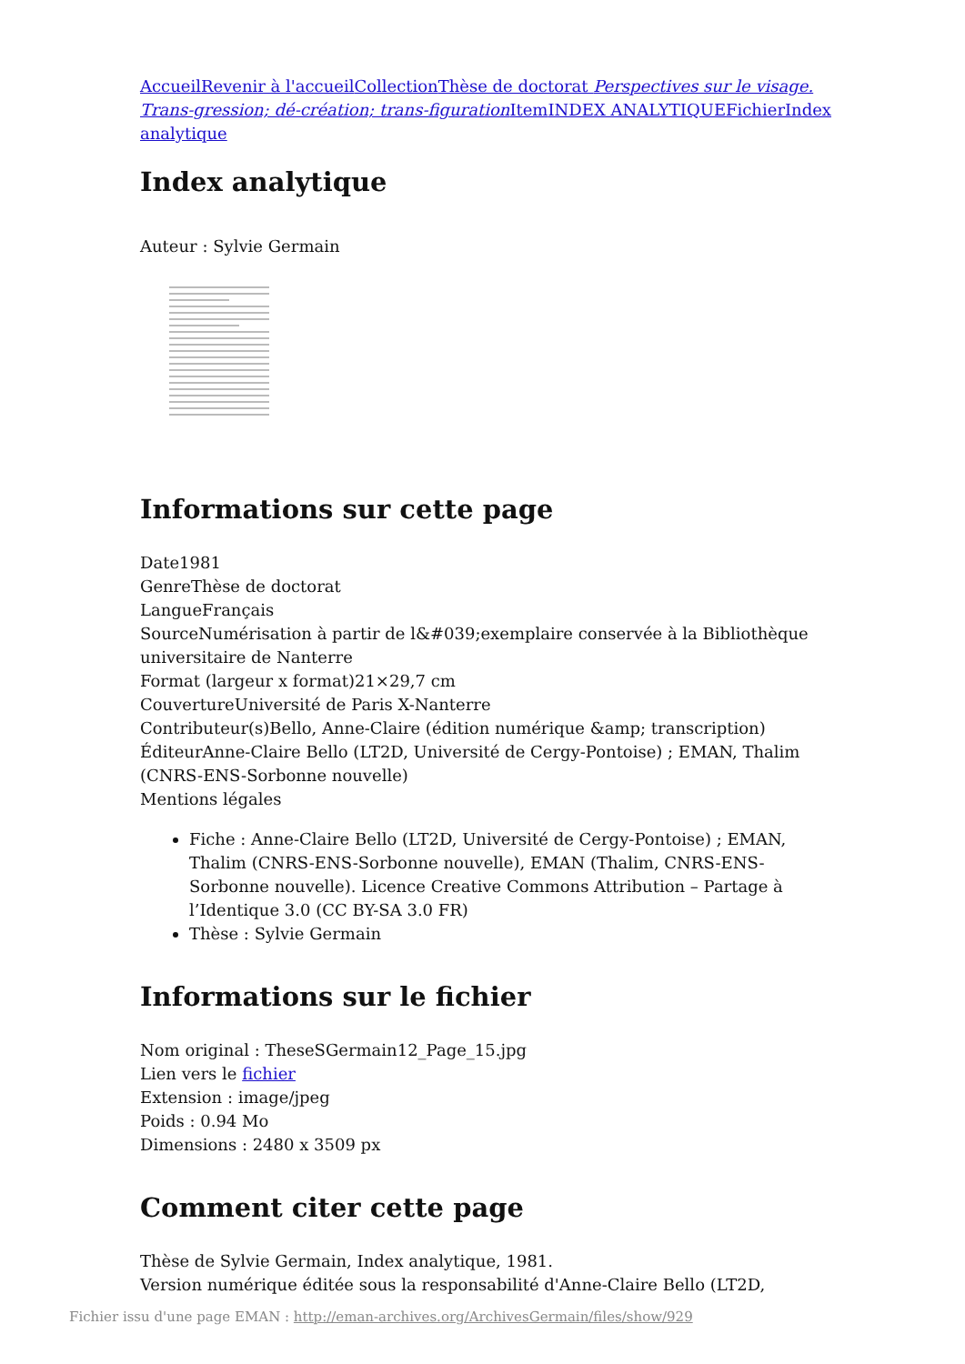Accueil Revenir à l'accueil Collection Thèse de doctorat Perspectives sur le visage. Trans-gression; dé-création; trans-figuration Item INDEX ANALYTIQUE Fichier Index analytique
Index analytique
Auteur : Sylvie Germain
Informations sur cette page
Date1981
GenreThèse de doctorat
LangueFrançais
SourceNumérisation à partir de l&#039;exemplaire conservée à la Bibliothèque universitaire de Nanterre
Format (largeur x format)21×29,7 cm
CouvertureUniversité de Paris X-Nanterre
Contributeur(s)Bello, Anne-Claire (édition numérique &amp; transcription)
ÉditeurAnne-Claire Bello (LT2D, Université de Cergy-Pontoise) ; EMAN, Thalim (CNRS-ENS-Sorbonne nouvelle)
Mentions légales
Fiche : Anne-Claire Bello (LT2D, Université de Cergy-Pontoise) ; EMAN, Thalim (CNRS-ENS-Sorbonne nouvelle), EMAN (Thalim, CNRS-ENS-Sorbonne nouvelle). Licence Creative Commons Attribution – Partage à l’Identique 3.0 (CC BY-SA 3.0 FR)
Thèse : Sylvie Germain
Informations sur le fichier
Nom original : TheseSGermain12_Page_15.jpg
Lien vers le fichier
Extension : image/jpeg
Poids : 0.94 Mo
Dimensions : 2480 x 3509 px
Comment citer cette page
Thèse de Sylvie Germain, Index analytique, 1981.
Version numérique éditée sous la responsabilité d'Anne-Claire Bello (LT2D,
Fichier issu d'une page EMAN : http://eman-archives.org/ArchivesGermain/files/show/929